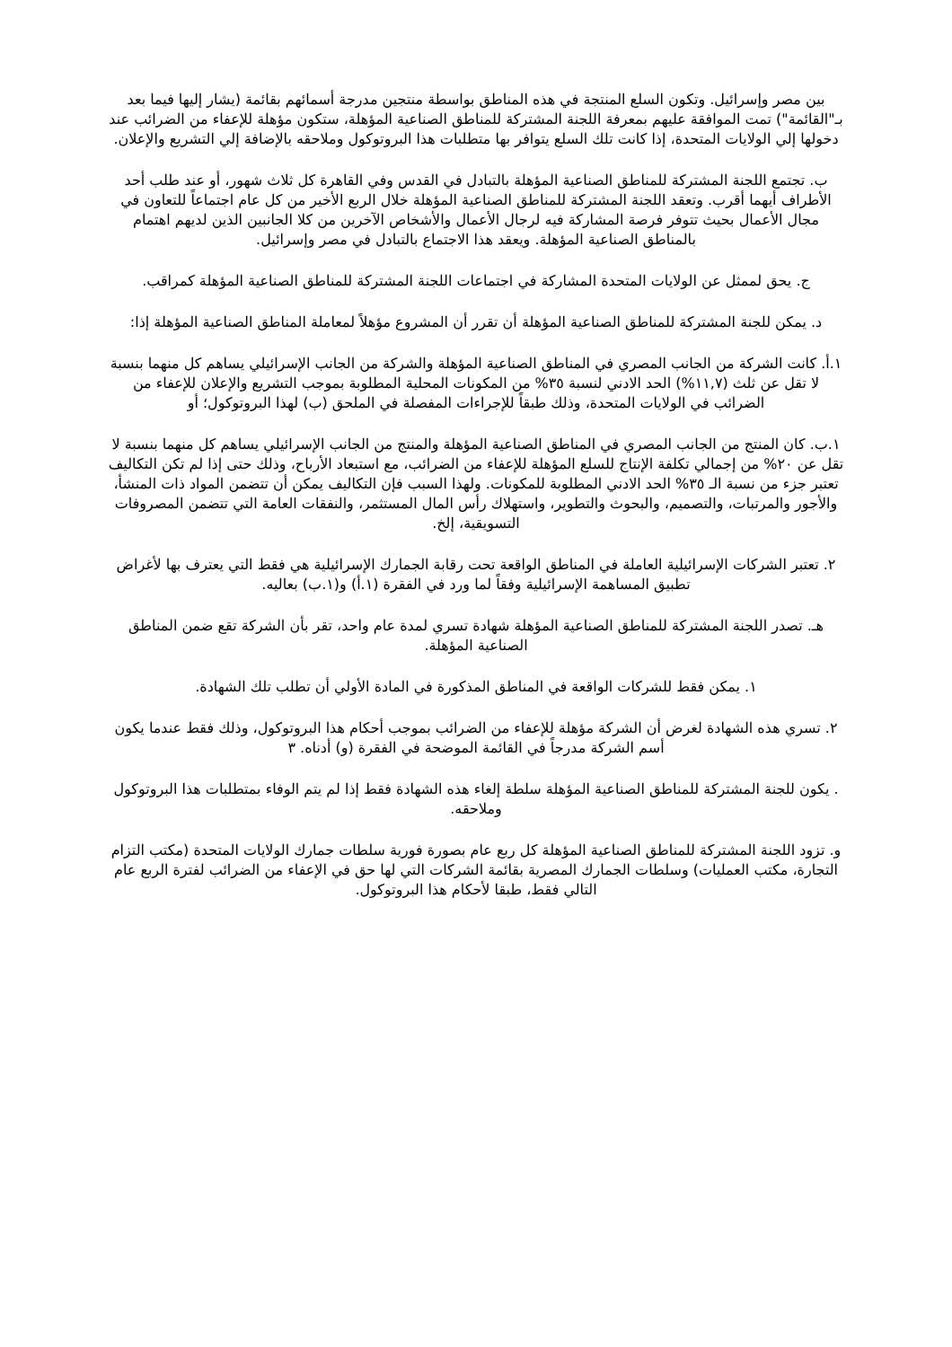بين مصر وإسرائيل. وتكون السلع المنتجة في هذه المناطق بواسطة منتجين مدرجة أسمائهم بقائمة (يشار إليها فيما بعد بـ"القائمة") تمت الموافقة عليهم بمعرفة اللجنة المشتركة للمناطق الصناعية المؤهلة، ستكون مؤهلة للإعفاء من الضرائب عند دخولها إلي الولايات المتحدة، إذا كانت تلك السلع يتوافر بها متطلبات هذا البروتوكول وملاحقه بالإضافة إلي التشريع والإعلان.
ب. تجتمع اللجنة المشتركة للمناطق الصناعية المؤهلة بالتبادل في القدس وفي القاهرة كل ثلاث شهور، أو عند طلب أحد الأطراف أيهما أقرب. وتعقد اللجنة المشتركة للمناطق الصناعية المؤهلة خلال الربع الأخير من كل عام اجتماعاً للتعاون في مجال الأعمال بحيث تتوفر فرصة المشاركة فيه لرجال الأعمال والأشخاص الآخرين من كلا الجانبين الذين لديهم اهتمام بالمناطق الصناعية المؤهلة. ويعقد هذا الاجتماع بالتبادل في مصر وإسرائيل.
ج. يحق لممثل عن الولايات المتحدة المشاركة في اجتماعات اللجنة المشتركة للمناطق الصناعية المؤهلة كمراقب.
د. يمكن للجنة المشتركة للمناطق الصناعية المؤهلة أن تقرر أن المشروع مؤهلاً لمعاملة المناطق الصناعية المؤهلة إذا:
١.أ. كانت الشركة من الجانب المصري في المناطق الصناعية المؤهلة والشركة من الجانب الإسرائيلي يساهم كل منهما بنسبة لا تقل عن ثلث (١١,٧%) الحد الادني لنسبة ٣٥% من المكونات المحلية المطلوبة بموجب التشريع والإعلان للإعفاء من الضرائب في الولايات المتحدة، وذلك طبقاً للإجراءات المفصلة في الملحق (ب) لهذا البروتوكول؛ أو
١.ب. كان المنتج من الجانب المصري في المناطق الصناعية المؤهلة والمنتج من الجانب الإسرائيلي يساهم كل منهما بنسبة لا تقل عن ٢٠% من إجمالي تكلفة الإنتاج للسلع المؤهلة للإعفاء من الضرائب، مع استبعاد الأرباح، وذلك حتى إذا لم تكن التكاليف تعتبر جزء من نسبة الـ ٣٥% الحد الادني المطلوبة للمكونات. ولهذا السبب فإن التكاليف يمكن أن تتضمن المواد ذات المنشأ، والأجور والمرتبات، والتصميم، والبحوث والتطوير، واستهلاك رأس المال المستثمر، والنفقات العامة التي تتضمن المصروفات التسويقية، إلخ.
٢. تعتبر الشركات الإسرائيلية العاملة في المناطق الواقعة تحت رقابة الجمارك الإسرائيلية هي فقط التي يعترف بها لأغراض تطبيق المساهمة الإسرائيلية وفقاً لما ورد في الفقرة (١.أ) و(١.ب) بعاليه.
هـ. تصدر اللجنة المشتركة للمناطق الصناعية المؤهلة شهادة تسري لمدة عام واحد، تقر بأن الشركة تقع ضمن المناطق الصناعية المؤهلة.
١. يمكن فقط للشركات الواقعة في المناطق المذكورة في المادة الأولي أن تطلب تلك الشهادة.
٢. تسري هذه الشهادة لغرض أن الشركة مؤهلة للإعفاء من الضرائب بموجب أحكام هذا البروتوكول، وذلك فقط عندما يكون أسم الشركة مدرجاً في القائمة الموضحة في الفقرة (و) أدناه. ٣
. يكون للجنة المشتركة للمناطق الصناعية المؤهلة سلطة إلغاء هذه الشهادة فقط إذا لم يتم الوفاء بمتطلبات هذا البروتوكول وملاحقه.
و. تزود اللجنة المشتركة للمناطق الصناعية المؤهلة كل ربع عام بصورة فورية سلطات جمارك الولايات المتحدة (مكتب التزام التجارة، مكتب العمليات) وسلطات الجمارك المصرية بقائمة الشركات التي لها حق في الإعفاء من الضرائب لفترة الربع عام التالي فقط، طبقا لأحكام هذا البروتوكول.